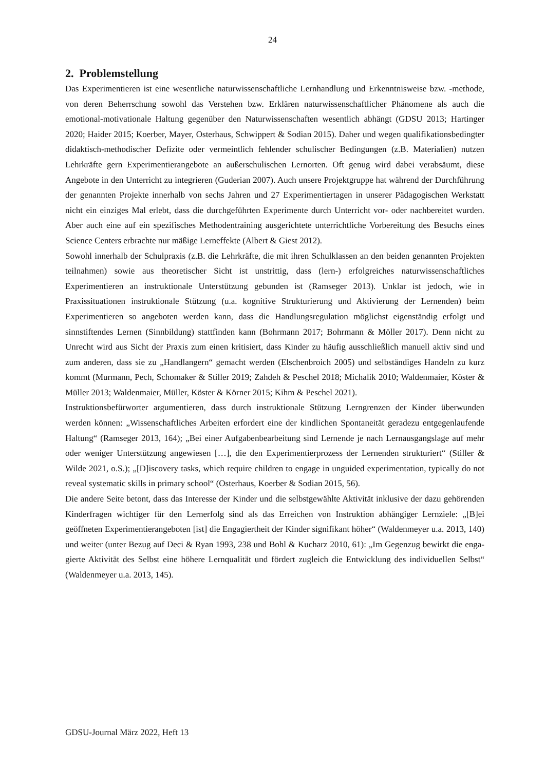24
2. Problemstellung
Das Experimentieren ist eine wesentliche naturwissenschaftliche Lernhandlung und Erkennt­nisweise bzw. -methode, von deren Beherrschung sowohl das Verstehen bzw. Erklären natur­wissenschaftlicher Phänomene als auch die emotional-motivationale Haltung gegenüber den Naturwissenschaften wesentlich abhängt (GDSU 2013; Hartinger 2020; Haider 2015; Koerber, Mayer, Osterhaus, Schwippert & Sodian 2015). Daher und wegen qualifikationsbedingter didaktisch-methodischer Defizite oder vermeintlich fehlender schulischer Bedingungen (z.B. Materialien) nutzen Lehrkräfte gern Experimentierangebote an außerschulischen Lernorten. Oft genug wird dabei verabsäumt, diese Angebote in den Unterricht zu integrieren (Guderian 2007). Auch unsere Projektgruppe hat während der Durchführung der genannten Projekte innerhalb von sechs Jahren und 27 Experimentiertagen in unserer Pädagogischen Werkstatt nicht ein ein­ziges Mal erlebt, dass die durchgeführten Experimente durch Unterricht vor- oder nachbereitet wurden. Aber auch eine auf ein spezifisches Methodentraining ausgerichtete unterrichtliche Vorbereitung des Besuchs eines Science Centers erbrachte nur mäßige Lerneffekte (Albert & Giest 2012).
Sowohl innerhalb der Schulpraxis (z.B. die Lehrkräfte, die mit ihren Schulklassen an den beiden genannten Projekten teilnahmen) sowie aus theoretischer Sicht ist unstrittig, dass (lern-) erfolgreiches naturwissenschaftliches Experimentieren an instruktionale Unterstützung gebunden ist (Ramseger 2013). Unklar ist jedoch, wie in Praxissituationen instruktionale Stützung (u.a. kognitive Strukturierung und Aktivierung der Lernenden) beim Experimentieren so angeboten werden kann, dass die Handlungsregulation möglichst eigenständig erfolgt und sinnstiftendes Lernen (Sinnbildung) stattfinden kann (Bohrmann 2017; Bohrmann & Möller 2017). Denn nicht zu Unrecht wird aus Sicht der Praxis zum einen kritisiert, dass Kinder zu häufig ausschließlich manuell aktiv sind und zum anderen, dass sie zu „Handlangern“ gemacht werden (Elschenbroich 2005) und selbständiges Handeln zu kurz kommt (Murmann, Pech, Schomaker & Stiller 2019; Zahdeh & Peschel 2018; Michalik 2010; Waldenmaier, Köster & Müller 2013; Waldenmaier, Müller, Köster & Körner 2015; Kihm & Peschel 2021).
Instruktionsbefürworter argumentieren, dass durch instruktionale Stützung Lerngrenzen der Kinder überwunden werden können: „Wissenschaftliches Arbeiten erfordert eine der kindli­chen Spontaneität geradezu entgegenlaufende Haltung“ (Ramseger 2013, 164); „Bei einer Auf­gabenbearbeitung sind Lernende je nach Lernausgangslage auf mehr oder weniger Unterstüt­zung angewiesen […], die den Experimentierprozess der Lernenden strukturiert“ (Stiller & Wilde 2021, o.S.); „[D]iscovery tasks, which require children to engage in unguided experi­mentation, typically do not reveal systematic skills in primary school“ (Osterhaus, Koerber & Sodian 2015, 56).
Die andere Seite betont, dass das Interesse der Kinder und die selbstgewählte Aktivität inklu­sive der dazu gehörenden Kinderfragen wichtiger für den Lernerfolg sind als das Erreichen von Instruktion abhängiger Lernziele: „[B]ei geöffneten Experimentierangeboten [ist] die Enga­giertheit der Kinder signifikant höher“ (Waldenmeyer u.a. 2013, 140) und weiter (unter Bezug auf Deci & Ryan 1993, 238 und Bohl & Kucharz 2010, 61): „Im Gegenzug bewirkt die enga­gierte Aktivität des Selbst eine höhere Lernqualität und fördert zugleich die Entwicklung des individuellen Selbst“ (Waldenmeyer u.a. 2013, 145).
GDSU-Journal März 2022, Heft 13